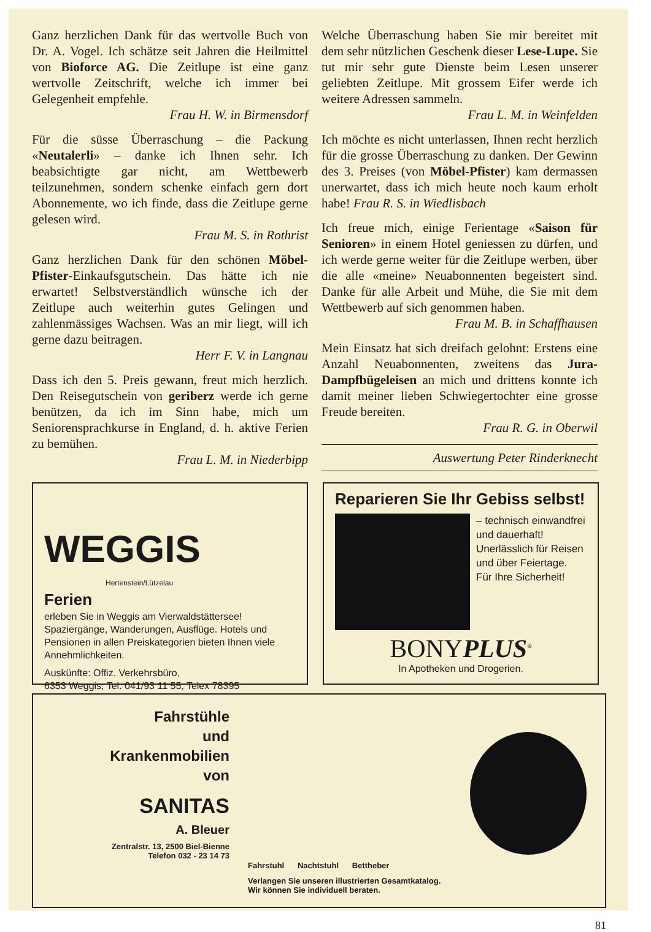Ganz herzlichen Dank für das wertvolle Buch von Dr. A. Vogel. Ich schätze seit Jahren die Heilmittel von Bioforce AG. Die Zeitlupe ist eine ganz wertvolle Zeitschrift, welche ich immer bei Gelegenheit empfehle.
Frau H. W. in Birmensdorf
Für die süsse Überraschung – die Packung «Neutalerli» – danke ich Ihnen sehr. Ich beabsichtigte gar nicht, am Wettbewerb teilzunehmen, sondern schenke einfach gern dort Abonnemente, wo ich finde, dass die Zeitlupe gerne gelesen wird.
Frau M. S. in Rothrist
Ganz herzlichen Dank für den schönen Möbel-Pfister-Einkaufsgutschein. Das hätte ich nie erwartet! Selbstverständlich wünsche ich der Zeitlupe auch weiterhin gutes Gelingen und zahlenmässiges Wachsen. Was an mir liegt, will ich gerne dazu beitragen.
Herr F. V. in Langnau
Dass ich den 5. Preis gewann, freut mich herzlich. Den Reisegutschein von geriberz werde ich gerne benützen, da ich im Sinn habe, mich um Seniorensprachkurse in England, d. h. aktive Ferien zu bemühen.
Frau L. M. in Niederbipp
Welche Überraschung haben Sie mir bereitet mit dem sehr nützlichen Geschenk dieser Lese-Lupe. Sie tut mir sehr gute Dienste beim Lesen unserer geliebten Zeitlupe. Mit grossem Eifer werde ich weitere Adressen sammeln.
Frau L. M. in Weinfelden
Ich möchte es nicht unterlassen, Ihnen recht herzlich für die grosse Überraschung zu danken. Der Gewinn des 3. Preises (von Möbel-Pfister) kam dermassen unerwartet, dass ich mich heute noch kaum erholt habe! Frau R. S. in Wiedlisbach
Ich freue mich, einige Ferientage «Saison für Senioren» in einem Hotel geniessen zu dürfen, und ich werde gerne weiter für die Zeitlupe werben, über die alle «meine» Neuabonnenten begeistert sind. Danke für alle Arbeit und Mühe, die Sie mit dem Wettbewerb auf sich genommen haben.
Frau M. B. in Schaffhausen
Mein Einsatz hat sich dreifach gelohnt: Erstens eine Anzahl Neuabonnenten, zweitens das Jura-Dampfbügeleisen an mich und drittens konnte ich damit meiner lieben Schwiegertochter eine grosse Freude bereiten.
Frau R. G. in Oberwil
Auswertung Peter Rinderknecht
WEGGIS
Hertenstein/Lützelau
Ferien
erleben Sie in Weggis am Vierwaldstättersee! Spaziergänge, Wanderungen, Ausflüge. Hotels und Pensionen in allen Preiskategorien bieten Ihnen viele Annehmlichkeiten.
Auskünfte: Offiz. Verkehrsbüro,
6353 Weggis, Tel. 041/93 11 55, Telex 78395
Reparieren Sie Ihr Gebiss selbst!
– technisch einwandfrei und dauerhaft!
Unerlässlich für Reisen und über Feiertage.
Für Ihre Sicherheit!
BONYPLUS<sup>®</sup>
In Apotheken und Drogerien.
Fahrstühle
und
Krankenmobilien
von
SANITAS
A. Bleuer
Zentralstr. 13, 2500 Biel-Bienne
Telefon 032 - 23 14 73
Fahrstuhl Nachtstuhl Bettheber
Verlangen Sie unseren illustrierten Gesamtkatalog.
Wir können Sie individuell beraten.
81